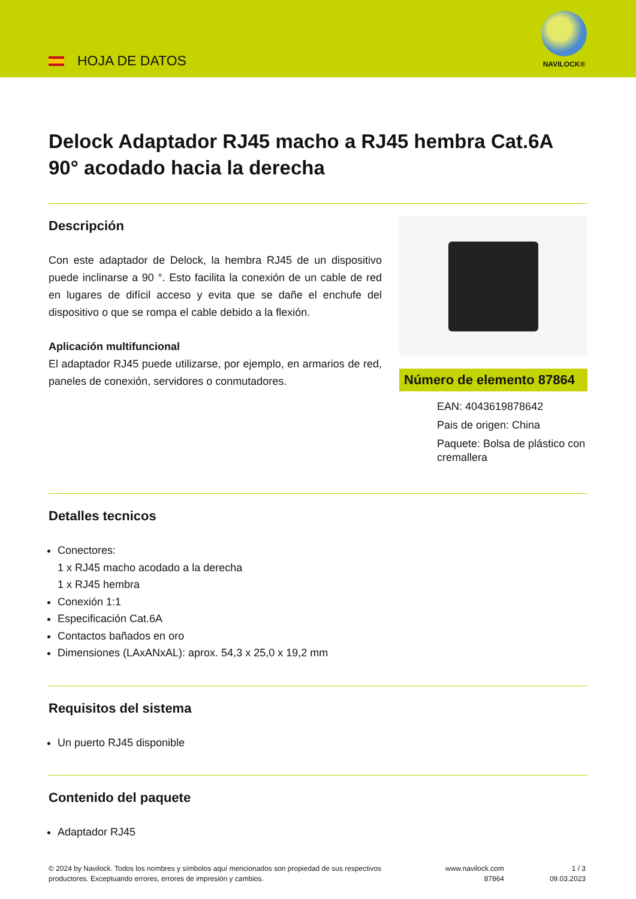HOJA DE DATOS
NAVILOCK®
Delock Adaptador RJ45 macho a RJ45 hembra Cat.6A 90° acodado hacia la derecha
Descripción
Con este adaptador de Delock, la hembra RJ45 de un dispositivo puede inclinarse a 90 °. Esto facilita la conexión de un cable de red en lugares de difícil acceso y evita que se dañe el enchufe del dispositivo o que se rompa el cable debido a la flexión.
Aplicación multifuncional
El adaptador RJ45 puede utilizarse, por ejemplo, en armarios de red, paneles de conexión, servidores o conmutadores.
Número de elemento 87864
EAN: 4043619878642
Pais de origen: China
Paquete: Bolsa de plástico con cremallera
Detalles tecnicos
Conectores:
1 x RJ45 macho acodado a la derecha
1 x RJ45 hembra
Conexión 1:1
Especificación Cat.6A
Contactos bañados en oro
Dimensiones (LAxANxAL): aprox. 54,3 x 25,0 x 19,2 mm
Requisitos del sistema
Un puerto RJ45 disponible
Contenido del paquete
Adaptador RJ45
© 2024 by Navilock. Todos los nombres y símbolos aquí mencionados son propiedad de sus respectivos productores. Exceptuando errores, errores de impresión y cambios.
www.navilock.com
87864
1 / 3
09.03.2023